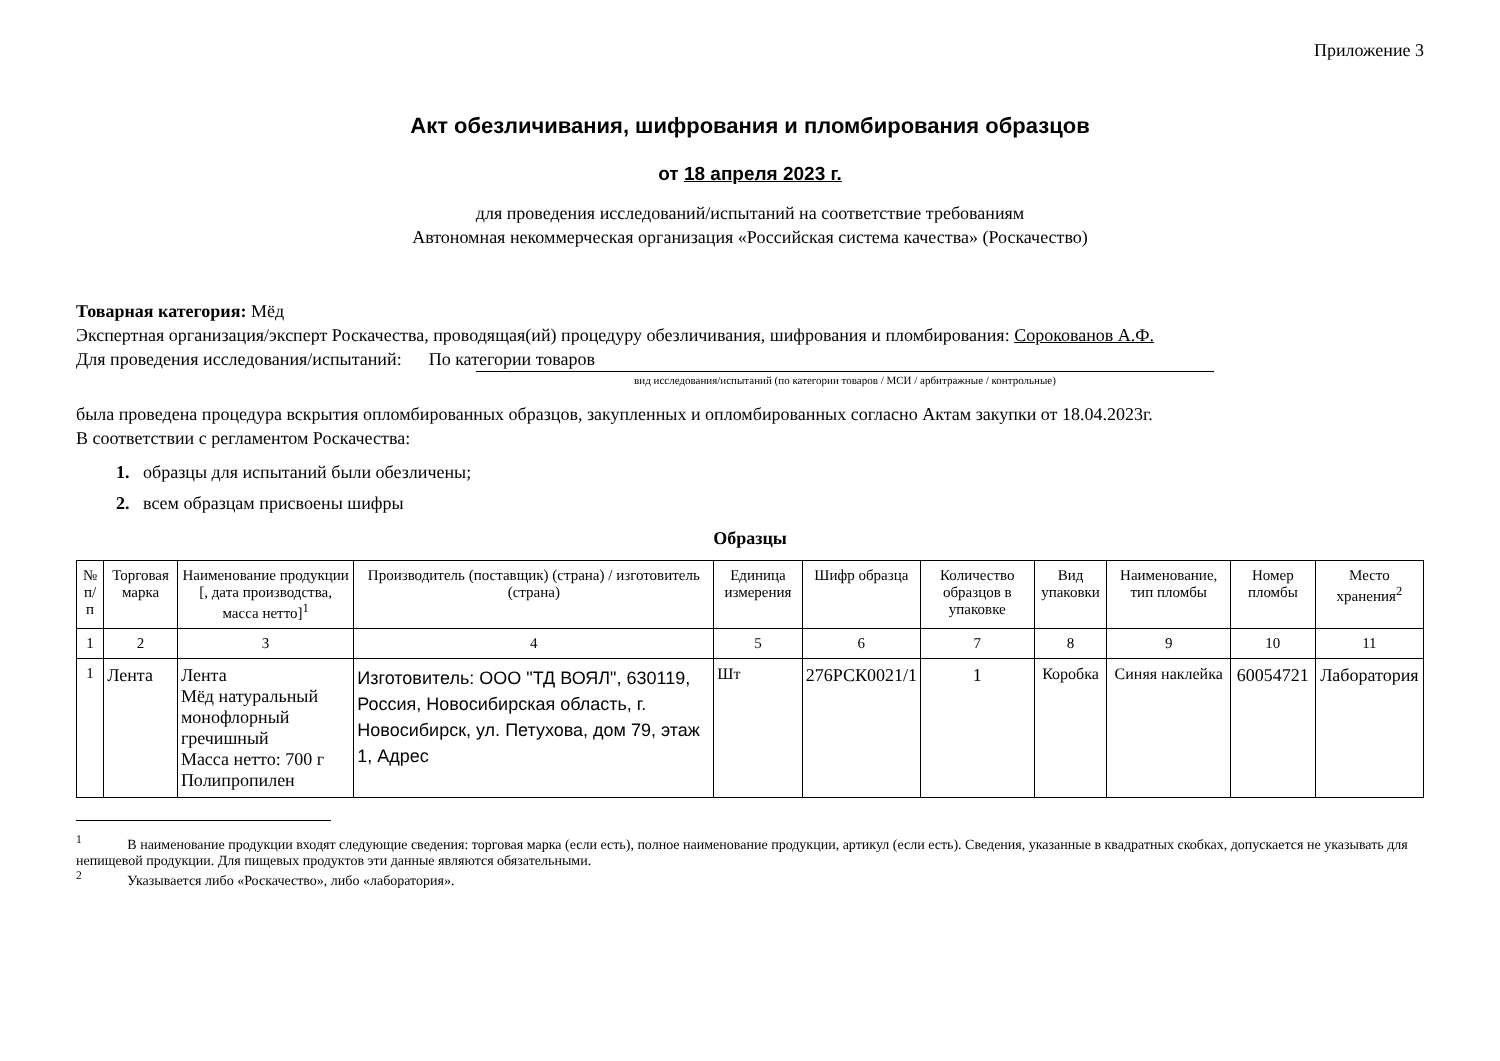Приложение 3
Акт обезличивания, шифрования и пломбирования образцов
от 18 апреля 2023 г.
для проведения исследований/испытаний на соответствие требованиям
Автономная некоммерческая организация «Российская система качества» (Роскачество)
Товарная категория: Мёд
Экспертная организация/эксперт Роскачества, проводящая(ий) процедуру обезличивания, шифрования и пломбирования: Сорокованов А.Ф.
Для проведения исследования/испытаний: По категории товаров
вид исследования/испытаний (по категории товаров / МСИ / арбитражные / контрольные)
была проведена процедура вскрытия опломбированных образцов, закупленных и опломбированных согласно Актам закупки от 18.04.2023г.
В соответствии с регламентом Роскачества:
1. образцы для испытаний были обезличены;
2. всем образцам присвоены шифры
Образцы
| № п/п | Торговая марка | Наименование продукции [, дата производства, масса нетто]<sup>1</sup> | Производитель (поставщик) (страна) / изготовитель (страна) | Единица измерения | Шифр образца | Количество образцов в упаковке | Вид упаковки | Наименование, тип пломбы | Номер пломбы | Место хранения<sup>2</sup> |
| --- | --- | --- | --- | --- | --- | --- | --- | --- | --- | --- |
| 1 | 2 | 3 | 4 | 5 | 6 | 7 | 8 | 9 | 10 | 11 |
| 1 | Лента | Лента Мёд натуральный монофлорный гречишный Масса нетто: 700 г Полипропилен | Изготовитель: ООО "ТД ВОЯЛ", 630119, Россия, Новосибирская область, г. Новосибирск, ул. Петухова, дом 79, этаж 1, Адрес | Шт | 276РСК0021/1 | 1 | Коробка | Синяя наклейка | 60054721 | Лаборатория |
<sup>1</sup> В наименование продукции входят следующие сведения: торговая марка (если есть), полное наименование продукции, артикул (если есть). Сведения, указанные в квадратных скобках, допускается не указывать для непищевой продукции. Для пищевых продуктов эти данные являются обязательными.
<sup>2</sup> Указывается либо «Роскачество», либо «лаборатория».